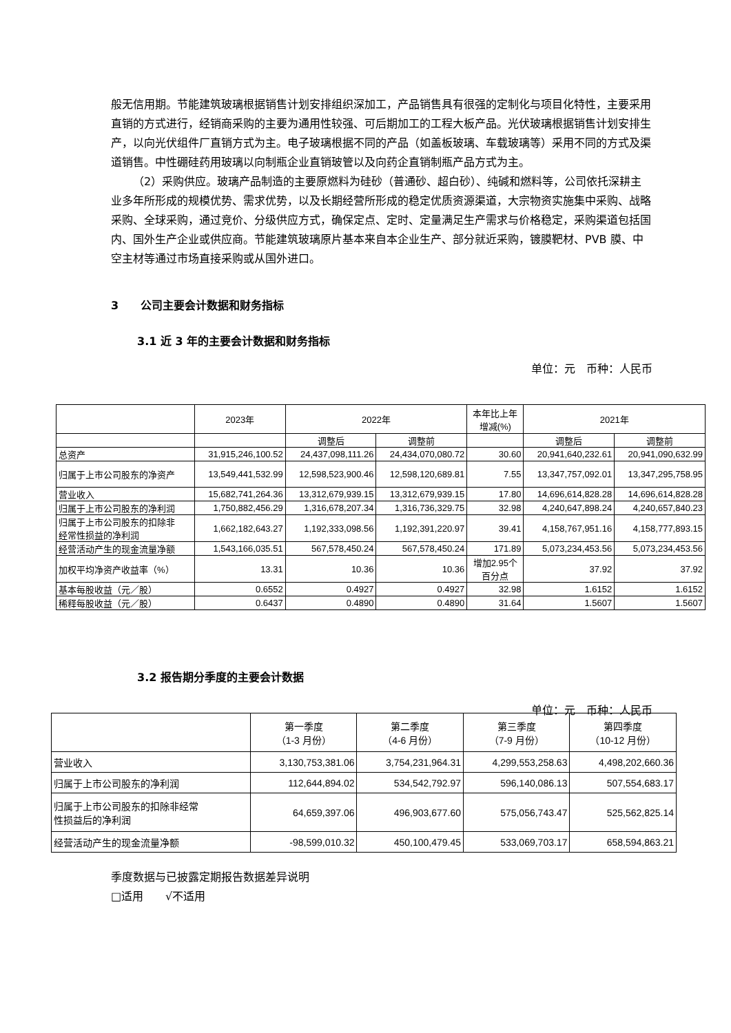般无信用期。节能建筑玻璃根据销售计划安排组织深加工，产品销售具有很强的定制化与项目化特性，主要采用直销的方式进行，经销商采购的主要为通用性较强、可后期加工的工程大板产品。光伏玻璃根据销售计划安排生产，以向光伏组件厂直销方式为主。电子玻璃根据不同的产品（如盖板玻璃、车载玻璃等）采用不同的方式及渠道销售。中性硼硅药用玻璃以向制瓶企业直销玻管以及向药企直销制瓶产品方式为主。
（2）采购供应。玻璃产品制造的主要原燃料为硅砂（普通砂、超白砂）、纯碱和燃料等，公司依托深耕主业多年所形成的规模优势、需求优势，以及长期经营所形成的稳定优质资源渠道，大宗物资实施集中采购、战略采购、全球采购，通过竞价、分级供应方式，确保定点、定时、定量满足生产需求与价格稳定，采购渠道包括国内、国外生产企业或供应商。节能建筑玻璃原片基本来自本企业生产、部分就近采购，镀膜靶材、PVB 膜、中空主材等通过市场直接采购或从国外进口。
3　　公司主要会计数据和财务指标
3.1 近 3 年的主要会计数据和财务指标
单位：元　币种：人民币
| | 2023年 | 2022年 | | 本年比上年 增减(%) | 2021年 | |
| | | 调整后 | 调整前 | | 调整后 | 调整前 |
| 总资产 | 31,915,246,100.52 | 24,437,098,111.26 | 24,434,070,080.72 | 30.60 | 20,941,640,232.61 | 20,941,090,632.99 |
| 归属于上市公司股东的净资产 | 13,549,441,532.99 | 12,598,523,900.46 | 12,598,120,689.81 | 7.55 | 13,347,757,092.01 | 13,347,295,758.95 |
| 营业收入 | 15,682,741,264.36 | 13,312,679,939.15 | 13,312,679,939.15 | 17.80 | 14,696,614,828.28 | 14,696,614,828.28 |
| 归属于上市公司股东的净利润 | 1,750,882,456.29 | 1,316,678,207.34 | 1,316,736,329.75 | 32.98 | 4,240,647,898.24 | 4,240,657,840.23 |
| 归属于上市公司股东的扣除非 经常性损益的净利润 | 1,662,182,643.27 | 1,192,333,098.56 | 1,192,391,220.97 | 39.41 | 4,158,767,951.16 | 4,158,777,893.15 |
| 经营活动产生的现金流量净额 | 1,543,166,035.51 | 567,578,450.24 | 567,578,450.24 | 171.89 | 5,073,234,453.56 | 5,073,234,453.56 |
| 加权平均净资产收益率（%） | 13.31 | 10.36 | 10.36 | 增加2.95个 百分点 | 37.92 | 37.92 |
| 基本每股收益（元／股） | 0.6552 | 0.4927 | 0.4927 | 32.98 | 1.6152 | 1.6152 |
| 稀释每股收益（元／股） | 0.6437 | 0.4890 | 0.4890 | 31.64 | 1.5607 | 1.5607 |
3.2 报告期分季度的主要会计数据
单位：元　币种：人民币
| | 第一季度 （1-3 月份） | 第二季度 （4-6 月份） | 第三季度 （7-9 月份） | 第四季度 （10-12 月份） |
| 营业收入 | 3,130,753,381.06 | 3,754,231,964.31 | 4,299,553,258.63 | 4,498,202,660.36 |
| 归属于上市公司股东的净利润 | 112,644,894.02 | 534,542,792.97 | 596,140,086.13 | 507,554,683.17 |
| 归属于上市公司股东的扣除非经常 性损益后的净利润 | 64,659,397.06 | 496,903,677.60 | 575,056,743.47 | 525,562,825.14 |
| 经营活动产生的现金流量净额 | -98,599,010.32 | 450,100,479.45 | 533,069,703.17 | 658,594,863.21 |
季度数据与已披露定期报告数据差异说明
□适用　　√不适用